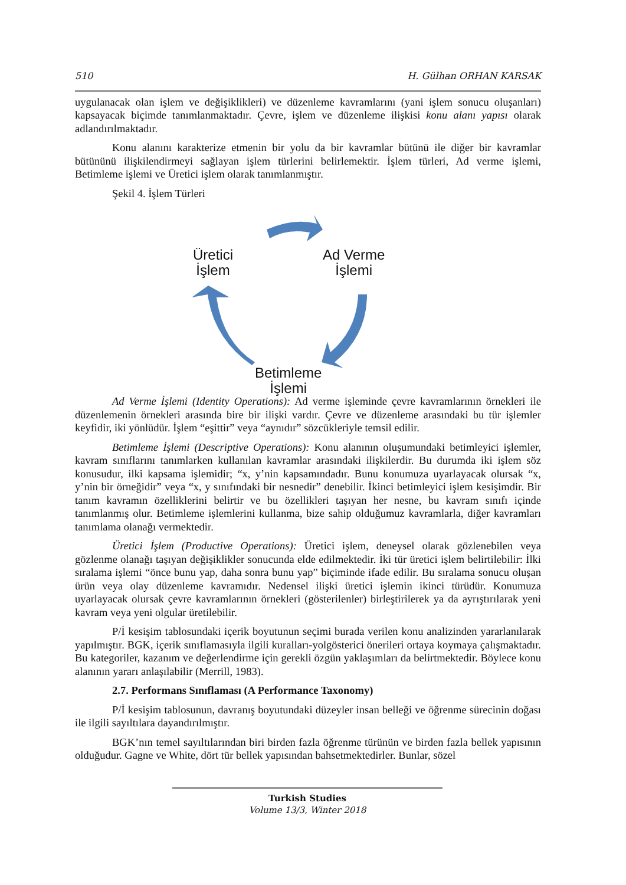510 H. Gülhan ORHAN KARSAK
uygulanacak olan işlem ve değişiklikleri) ve düzenleme kavramlarını (yani işlem sonucu oluşanları) kapsayacak biçimde tanımlanmaktadır. Çevre, işlem ve düzenleme ilişkisi konu alanı yapısı olarak adlandırılmaktadır.
Konu alanını karakterize etmenin bir yolu da bir kavramlar bütünü ile diğer bir kavramlar bütününü ilişkilendirmeyi sağlayan işlem türlerini belirlemektir. İşlem türleri, Ad verme işlemi, Betimleme işlemi ve Üretici işlem olarak tanımlanmıştır.
Şekil 4. İşlem Türleri
Üretici
İşlem
Ad Verme
İşlemi
Betimleme
İşlemi
Ad Verme İşlemi (Identity Operations): Ad verme işleminde çevre kavramlarının örnekleri ile düzenlemenin örnekleri arasında bire bir ilişki vardır. Çevre ve düzenleme arasındaki bu tür işlemler keyfidir, iki yönlüdür. İşlem “eşittir” veya “aynıdır” sözcükleriyle temsil edilir.
Betimleme İşlemi (Descriptive Operations): Konu alanının oluşumundaki betimleyici işlemler, kavram sınıflarını tanımlarken kullanılan kavramlar arasındaki ilişkilerdir. Bu durumda iki işlem söz konusudur, ilki kapsama işlemidir; “x, y’nin kapsamındadır. Bunu konumuza uyarlayacak olursak “x, y’nin bir örneğidir” veya “x, y sınıfındaki bir nesnedir” denebilir. İkinci betimleyici işlem kesişimdir. Bir tanım kavramın özelliklerini belirtir ve bu özellikleri taşıyan her nesne, bu kavram sınıfı içinde tanımlanmış olur. Betimleme işlemlerini kullanma, bize sahip olduğumuz kavramlarla, diğer kavramları tanımlama olanağı vermektedir.
Üretici İşlem (Productive Operations): Üretici işlem, deneysel olarak gözlenebilen veya gözlenme olanağı taşıyan değişiklikler sonucunda elde edilmektedir. İki tür üretici işlem belirtilebilir: İlki sıralama işlemi “önce bunu yap, daha sonra bunu yap” biçiminde ifade edilir. Bu sıralama sonucu oluşan ürün veya olay düzenleme kavramıdır. Nedensel ilişki üretici işlemin ikinci türüdür. Konumuza uyarlayacak olursak çevre kavramlarının örnekleri (gösterilenler) birleştirilerek ya da ayrıştırılarak yeni kavram veya yeni olgular üretilebilir.
P/İ kesişim tablosundaki içerik boyutunun seçimi burada verilen konu analizinden yararlanılarak yapılmıştır. BGK, içerik sınıflamasıyla ilgili kuralları-yolgösterici önerileri ortaya koymaya çalışmaktadır. Bu kategoriler, kazanım ve değerlendirme için gerekli özgün yaklaşımları da belirtmektedir. Böylece konu alanının yararı anlaşılabilir (Merrill, 1983).
2.7. Performans Sınıflaması (A Performance Taxonomy)
P/İ kesişim tablosunun, davranış boyutundaki düzeyler insan belleği ve öğrenme sürecinin doğası ile ilgili sayıltılara dayandırılmıştır.
BGK’nın temel sayıltılarından biri birden fazla öğrenme türünün ve birden fazla bellek yapısının olduğudur. Gagne ve White, dört tür bellek yapısından bahsetmektedirler. Bunlar, sözel
Turkish Studies
Volume 13/3, Winter 2018